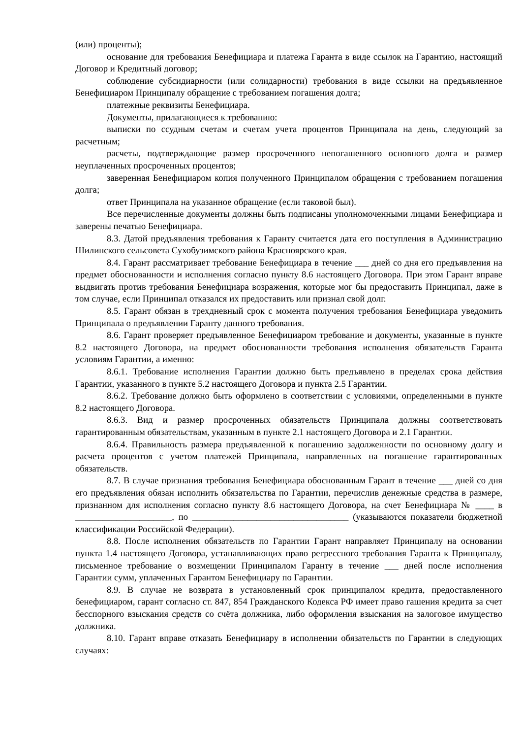(или) проценты);
основание для требования Бенефициара и платежа Гаранта в виде ссылок на Гарантию, настоящий Договор и Кредитный договор;
соблюдение субсидиарности (или солидарности) требования в виде ссылки на предъявленное Бенефициаром Принципалу обращение с требованием погашения долга;
платежные реквизиты Бенефициара.
Документы, прилагающиеся к требованию:
выписки по ссудным счетам и счетам учета процентов Принципала на день, следующий за расчетным;
расчеты, подтверждающие размер просроченного непогашенного основного долга и размер неуплаченных просроченных процентов;
заверенная Бенефициаром копия полученного Принципалом обращения с требованием погашения долга;
ответ Принципала на указанное обращение (если таковой был).
Все перечисленные документы должны быть подписаны уполномоченными лицами Бенефициара и заверены печатью Бенефициара.
8.3. Датой предъявления требования к Гаранту считается дата его поступления в Администрацию Шилинского сельсовета Сухобузимского района Красноярского края.
8.4. Гарант рассматривает требование Бенефициара в течение ___ дней со дня его предъявления на предмет обоснованности и исполнения согласно пункту 8.6 настоящего Договора. При этом Гарант вправе выдвигать против требования Бенефициара возражения, которые мог бы предоставить Принципал, даже в том случае, если Принципал отказался их предоставить или признал свой долг.
8.5. Гарант обязан в трехдневный срок с момента получения требования Бенефициара уведомить Принципала о предъявлении Гаранту данного требования.
8.6. Гарант проверяет предъявленное Бенефициаром требование и документы, указанные в пункте 8.2 настоящего Договора, на предмет обоснованности требования исполнения обязательств Гаранта условиям Гарантии, а именно:
8.6.1. Требование исполнения Гарантии должно быть предъявлено в пределах срока действия Гарантии, указанного в пункте 5.2 настоящего Договора и пункта 2.5 Гарантии.
8.6.2. Требование должно быть оформлено в соответствии с условиями, определенными в пункте 8.2 настоящего Договора.
8.6.3. Вид и размер просроченных обязательств Принципала должны соответствовать гарантированным обязательствам, указанным в пункте 2.1 настоящего Договора и 2.1 Гарантии.
8.6.4. Правильность размера предъявленной к погашению задолженности по основному долгу и расчета процентов с учетом платежей Принципала, направленных на погашение гарантированных обязательств.
8.7. В случае признания требования Бенефициара обоснованным Гарант в течение ___ дней со дня его предъявления обязан исполнить обязательства по Гарантии, перечислив денежные средства в размере, признанном для исполнения согласно пункту 8.6 настоящего Договора, на счет Бенефициара № ____ в _____________________, по __________________________________ (указываются показатели бюджетной классификации Российской Федерации).
8.8. После исполнения обязательств по Гарантии Гарант направляет Принципалу на основании пункта 1.4 настоящего Договора, устанавливающих право регрессного требования Гаранта к Принципалу, письменное требование о возмещении Принципалом Гаранту в течение ___ дней после исполнения Гарантии сумм, уплаченных Гарантом Бенефициару по Гарантии.
8.9. В случае не возврата в установленный срок принципалом кредита, предоставленного бенефициаром, гарант согласно ст. 847, 854 Гражданского Кодекса РФ имеет право гашения кредита за счет бесспорного взыскания средств со счёта должника, либо оформления взыскания на залоговое имущество должника.
8.10. Гарант вправе отказать Бенефициару в исполнении обязательств по Гарантии в следующих случаях: